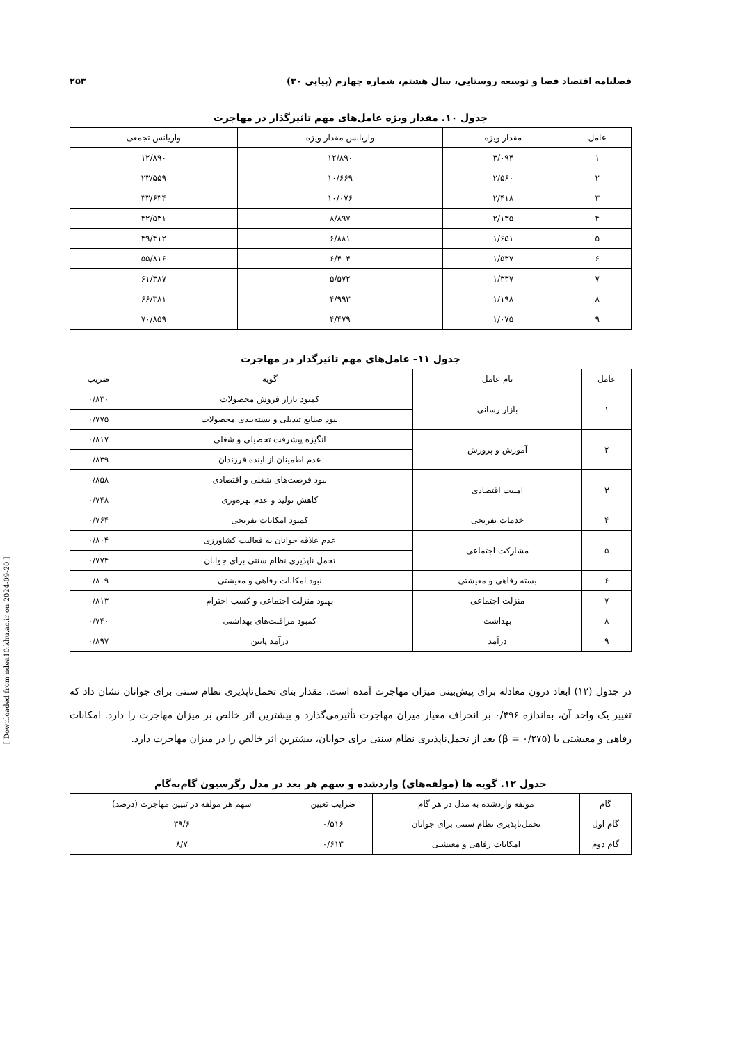[ Downloaded from ndea10.khu.ac.ir on 2024-09-20 ]
فصلنامه اقتصاد فضا و توسعه روستایی، سال هشتم، شماره چهارم (پیاپی ۳۰) ۲۵۳
جدول ۱۰. مقدار ویژه عامل‌های مهم تاثیرگذار در مهاجرت
| عامل | مقدار ویژه | واریانس مقدار ویژه | واریانس تجمعی |
| --- | --- | --- | --- |
| ۱ | ۳/۰۹۴ | ۱۲/۸۹۰ | ۱۲/۸۹۰ |
| ۲ | ۲/۵۶۰ | ۱۰/۶۶۹ | ۲۳/۵۵۹ |
| ۳ | ۲/۴۱۸ | ۱۰/۰۷۶ | ۳۳/۶۳۴ |
| ۴ | ۲/۱۳۵ | ۸/۸۹۷ | ۴۲/۵۳۱ |
| ۵ | ۱/۶۵۱ | ۶/۸۸۱ | ۴۹/۴۱۲ |
| ۶ | ۱/۵۳۷ | ۶/۴۰۴ | ۵۵/۸۱۶ |
| ۷ | ۱/۳۳۷ | ۵/۵۷۲ | ۶۱/۳۸۷ |
| ۸ | ۱/۱۹۸ | ۴/۹۹۳ | ۶۶/۳۸۱ |
| ۹ | ۱/۰۷۵ | ۴/۴۷۹ | ۷۰/۸۵۹ |
جدول ۱۱– عامل‌های مهم تاثیرگذار در مهاجرت
| عامل | نام عامل | گویه | ضریب |
| --- | --- | --- | --- |
| ۱ | بازار رسانی | کمبود بازار فروش محصولات | ۰/۸۳۰ |
| | | نبود صنایع تبدیلی و بسته‌بندی محصولات | ۰/۷۷۵ |
| ۲ | آموزش و پرورش | انگیزه پیشرفت تحصیلی و شغلی | ۰/۸۱۷ |
| | | عدم اطمینان از آینده فرزندان | ۰/۸۳۹ |
| ۳ | امنیت اقتصادی | نبود فرصت‌های شغلی و اقتصادی | ۰/۸۵۸ |
| | | کاهش تولید و عدم بهره‌وری | ۰/۷۴۸ |
| ۴ | خدمات تفریحی | کمبود امکانات تفریحی | ۰/۷۶۴ |
| ۵ | مشارکت اجتماعی | عدم علاقه جوانان به فعالیت کشاورزی | ۰/۸۰۴ |
| | | تحمل ناپذیری نظام سنتی برای جوانان | ۰/۷۷۴ |
| ۶ | بسته رفاهی و معیشتی | نبود امکانات رفاهی و معیشتی | ۰/۸۰۹ |
| ۷ | منزلت اجتماعی | بهبود منزلت اجتماعی و کسب احترام | ۰/۸۱۳ |
| ۸ | بهداشت | کمبود مراقبت‌های بهداشتی | ۰/۷۴۰ |
| ۹ | درآمد | درآمد پایین | ۰/۸۹۷ |
در جدول (۱۲) ابعاد درون معادله برای پیش‌بینی میزان مهاجرت آمده است. مقدار بتای تحمل‌ناپذیری نظام سنتی برای جوانان نشان داد که تغییر یک واحد آن، به‌اندازه ۰/۴۹۶ بر انحراف معیار میزان مهاجرت تأثیرمی‌گذارد و بیشترین اثر خالص بر میزان مهاجرت را دارد. امکانات رفاهی و معیشتی با (β = ۰/۲۷۵) بعد از تحمل‌ناپذیری نظام سنتی برای جوانان، بیشترین اثر خالص را در میزان مهاجرت دارد.
جدول ۱۲. گویه ها (مولفه‌های) واردشده و سهم هر بعد در مدل رگرسیون گام‌به‌گام
| گام | مولفه واردشده به مدل در هر گام | ضرایب تعیین | سهم هر مولفه در تبیین مهاجرت (درصد) |
| --- | --- | --- | --- |
| گام اول | تحمل‌ناپذیری نظام سنتی برای جوانان | ۰/۵۱۶ | ۳۹/۶ |
| گام دوم | امکانات رفاهی و معیشتی | ۰/۶۱۳ | ۸/۷ |